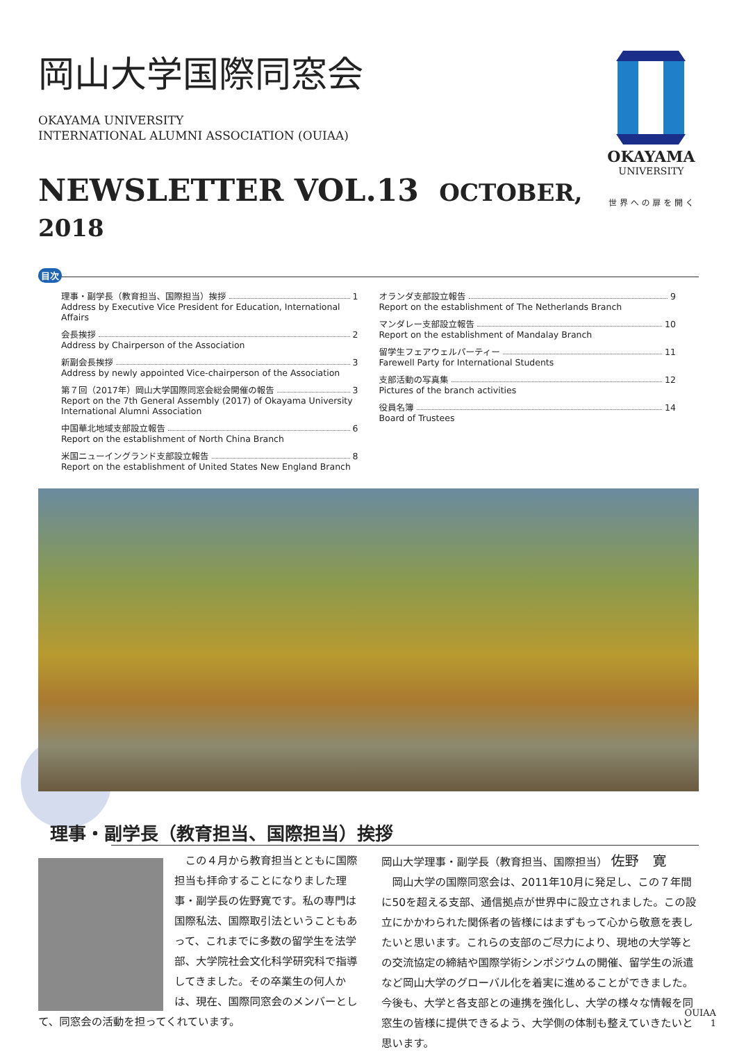岡山大学国際同窓会
OKAYAMA UNIVERSITY
INTERNATIONAL ALUMNI ASSOCIATION (OUIAA)
NEWSLETTER VOL.13 OCTOBER, 2018
OKAYAMA
UNIVERSITY
世 界 へ の 扉 を 開 く
目次
理事・副学長（教育担当、国際担当）挨拶 1
Address by Executive Vice President for Education, International Affairs
会長挨拶 2
Address by Chairperson of the Association
新副会長挨拶 3
Address by newly appointed Vice-chairperson of the Association
第７回（2017年）岡山大学国際同窓会総会開催の報告 3
Report on the 7th General Assembly (2017) of Okayama University International Alumni Association
中国華北地域支部設立報告 6
Report on the establishment of North China Branch
米国ニューイングランド支部設立報告 8
Report on the establishment of United States New England Branch
オランダ支部設立報告 9
Report on the establishment of The Netherlands Branch
マンダレー支部設立報告 10
Report on the establishment of Mandalay Branch
留学生フェアウェルパーティー 11
Farewell Party for International Students
支部活動の写真集 12
Pictures of the branch activities
役員名簿 14
Board of Trustees
理事・副学長（教育担当、国際担当）挨拶
　この４月から教育担当とともに国際担当も拝命することになりました理事・副学長の佐野寛です。私の専門は国際私法、国際取引法ということもあって、これまでに多数の留学生を法学部、大学院社会文化科学研究科で指導してきました。その卒業生の何人かは、現在、国際同窓会のメンバーとして、同窓会の活動を担ってくれています。
岡山大学理事・副学長（教育担当、国際担当） 佐野　寛
　岡山大学の国際同窓会は、2011年10月に発足し、この７年間に50を超える支部、通信拠点が世界中に設立されました。この設立にかかわられた関係者の皆様にはまずもって心から敬意を表したいと思います。これらの支部のご尽力により、現地の大学等との交流協定の締結や国際学術シンポジウムの開催、留学生の派遣など岡山大学のグローバル化を着実に進めることができました。今後も、大学と各支部との連携を強化し、大学の様々な情報を同窓生の皆様に提供できるよう、大学側の体制も整えていきたいと思います。
OUIAA
1